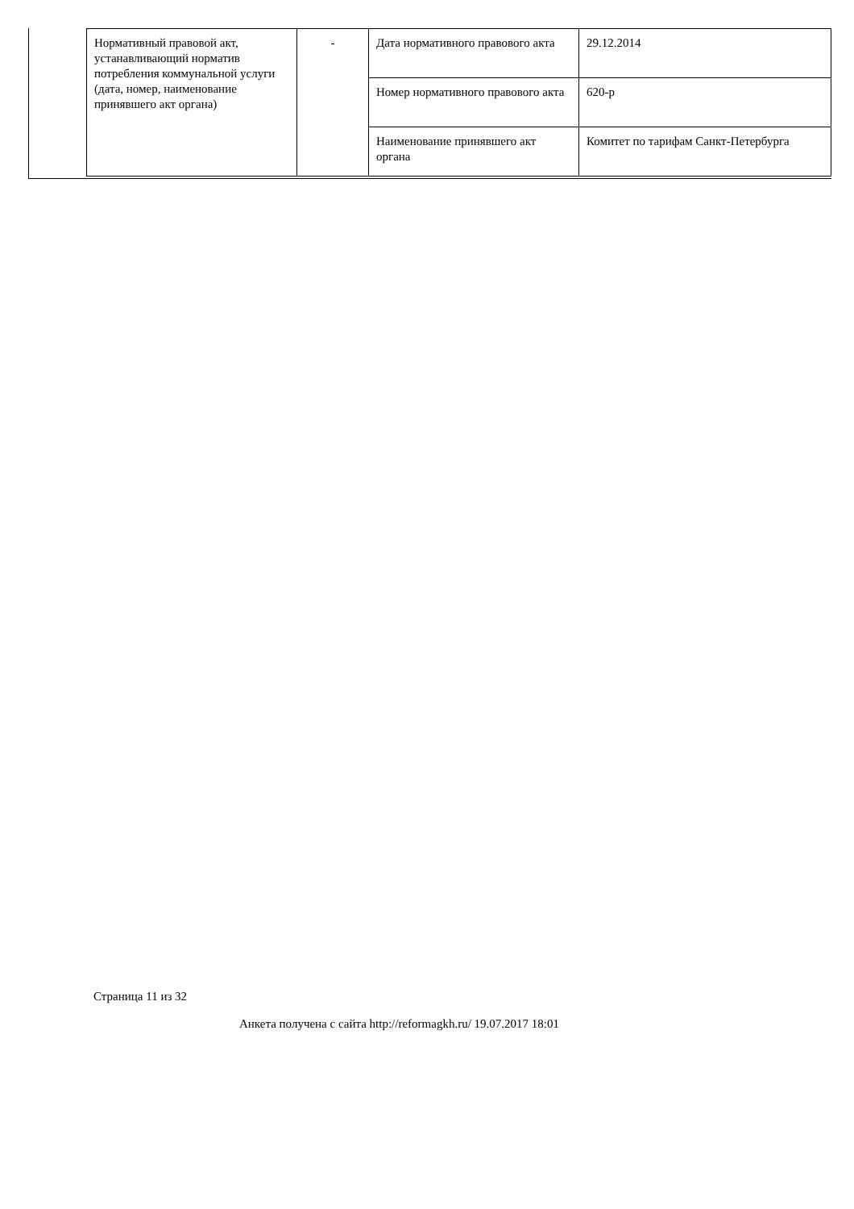| Нормативный правовой акт, устанавливающий норматив потребления коммунальной услуги (дата, номер, наименование принявшего акт органа) | - | Дата нормативного правового акта | 29.12.2014 |
| | | Номер нормативного правового акта | 620-р |
| | | Наименование принявшего акт органа | Комитет по тарифам Санкт-Петербурга |
Страница 11 из 32
Анкета получена с сайта http://reformagkh.ru/ 19.07.2017 18:01